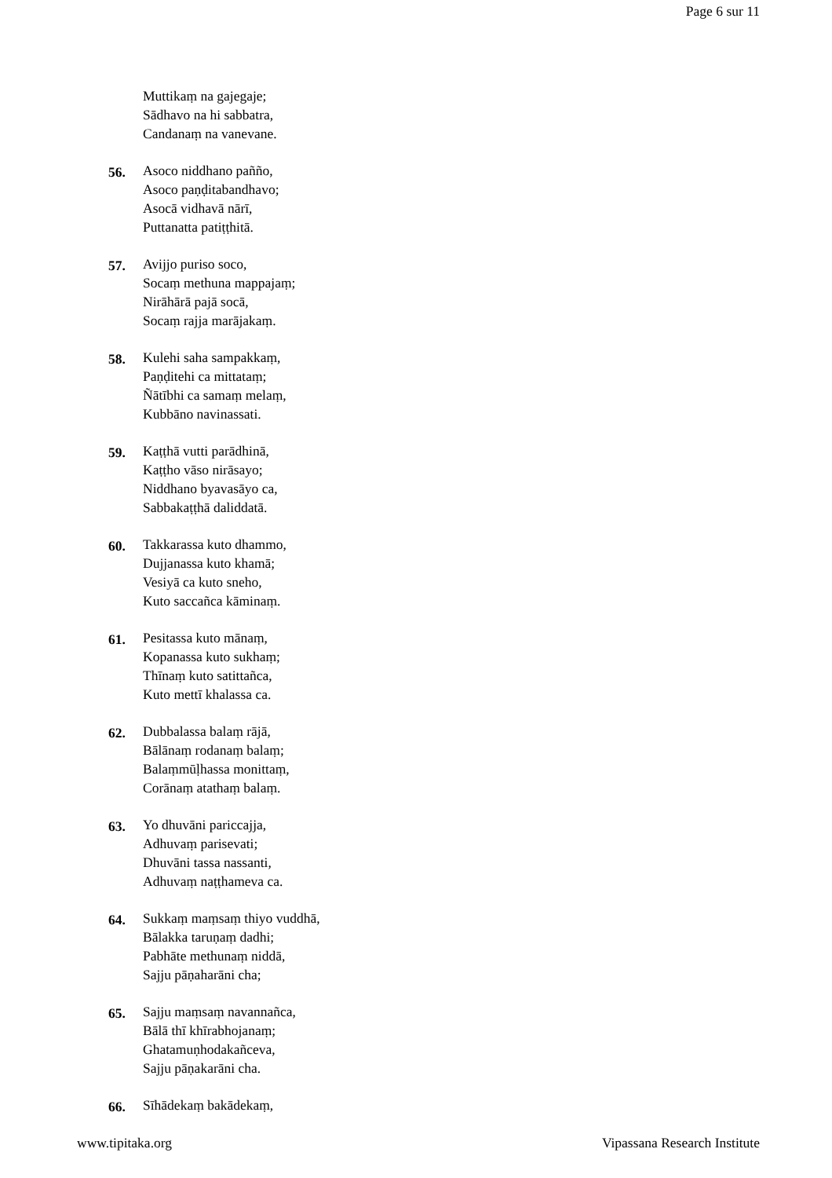Page 6 sur 11
Muttikaṃ na gajegaje;
Sādhavo na hi sabbatra,
Candanaṃ na vanevane.
56. Asoco niddhano paññо,
Asoco paṇḍitabandhavo;
Asocā vidhavā nārī,
Puttanatta patiṭṭhitā.
57. Avijjo puriso soco,
Socaṃ methuna mappajaṃ;
Nirāhārā pajā socā,
Socaṃ rajja marājakaṃ.
58. Kulehi saha sampakkaṃ,
Paṇḍitehi ca mittataṃ;
Ñātībhi ca samaṃ melaṃ,
Kubbāno navinassati.
59. Kaṭṭhā vutti parādhinā,
Kaṭṭho vāso nirāsayo;
Niddhano byavasāyo ca,
Sabbakaṭṭhā daliddatā.
60. Takkarassa kuto dhammo,
Dujjanassa kuto khamā;
Vesiyā ca kuto sneho,
Kuto saccañca kāminaṃ.
61. Pesitassa kuto mānaṃ,
Kopanassa kuto sukhaṃ;
Thīnaṃ kuto satittañca,
Kuto mettī khalassa ca.
62. Dubbalassa balaṃ rājā,
Bālānaṃ rodanaṃ balaṃ;
Balaṃmūḷhassa monittaṃ,
Corānaṃ atathaṃ balaṃ.
63. Yo dhuvāni pariccajja,
Adhuvaṃ parisevati;
Dhuvāni tassa nassanti,
Adhuvaṃ naṭṭhameva ca.
64. Sukkaṃ maṃsaṃ thiyo vuddhā,
Bālakka taruṇaṃ dadhi;
Pabhāte methunaṃ niddā,
Sajju pāṇaharāni cha;
65. Sajju maṃsaṃ navannañca,
Bālā thī khīrabhojanaṃ;
Ghatamuṇhodakañceva,
Sajju pāṇakarāni cha.
66. Sīhādekaṃ bakādekaṃ,
www.tipitaka.org Vipassana Research Institute